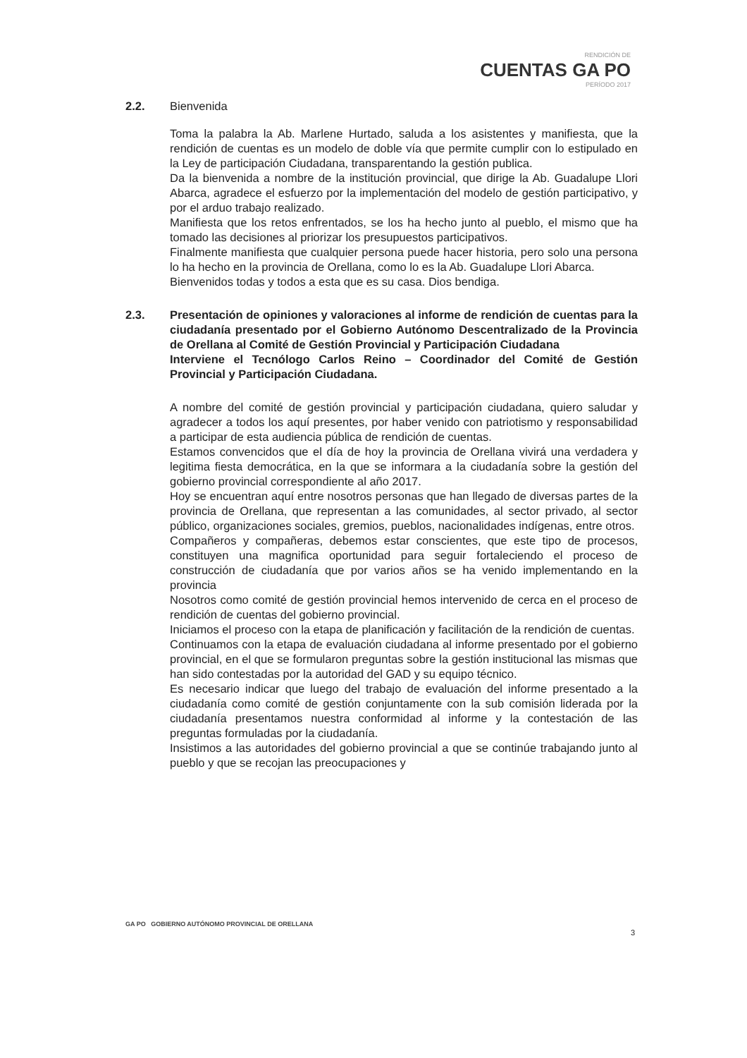RENDICIÓN DE
CUENTAS GA PO
PERÍODO 2017
2.2. Bienvenida
Toma la palabra la Ab. Marlene Hurtado, saluda a los asistentes y manifiesta, que la rendición de cuentas es un modelo de doble vía que permite cumplir con lo estipulado en la Ley de participación Ciudadana, transparentando la gestión publica.
Da la bienvenida a nombre de la institución provincial, que dirige la Ab. Guadalupe Llori Abarca, agradece el esfuerzo por la implementación del modelo de gestión participativo, y por el arduo trabajo realizado.
Manifiesta que los retos enfrentados, se los ha hecho junto al pueblo, el mismo que ha tomado las decisiones al priorizar los presupuestos participativos.
Finalmente manifiesta que cualquier persona puede hacer historia, pero solo una persona lo ha hecho en la provincia de Orellana, como lo es la Ab. Guadalupe Llori Abarca.
Bienvenidos todas y todos a esta que es su casa. Dios bendiga.
2.3. Presentación de opiniones y valoraciones al informe de rendición de cuentas para la ciudadanía presentado por el Gobierno Autónomo Descentralizado de la Provincia de Orellana al Comité de Gestión Provincial y Participación Ciudadana
Interviene el Tecnólogo Carlos Reino – Coordinador del Comité de Gestión Provincial y Participación Ciudadana.
A nombre del comité de gestión provincial y participación ciudadana, quiero saludar y agradecer a todos los aquí presentes, por haber venido con patriotismo y responsabilidad a participar de esta audiencia pública de rendición de cuentas.
Estamos convencidos que el día de hoy la provincia de Orellana vivirá una verdadera y legitima fiesta democrática, en la que se informara a la ciudadanía sobre la gestión del gobierno provincial correspondiente al año 2017.
Hoy se encuentran aquí entre nosotros personas que han llegado de diversas partes de la provincia de Orellana, que representan a las comunidades, al sector privado, al sector público, organizaciones sociales, gremios, pueblos, nacionalidades indígenas, entre otros.
Compañeros y compañeras, debemos estar conscientes, que este tipo de procesos, constituyen una magnifica oportunidad para seguir fortaleciendo el proceso de construcción de ciudadanía que por varios años se ha venido implementando en la provincia
Nosotros como comité de gestión provincial hemos intervenido de cerca en el proceso de rendición de cuentas del gobierno provincial.
Iniciamos el proceso con la etapa de planificación y facilitación de la rendición de cuentas.
Continuamos con la etapa de evaluación ciudadana al informe presentado por el gobierno provincial, en el que se formularon preguntas sobre la gestión institucional las mismas que han sido contestadas por la autoridad del GAD y su equipo técnico.
Es necesario indicar que luego del trabajo de evaluación del informe presentado a la ciudadanía como comité de gestión conjuntamente con la sub comisión liderada por la ciudadanía presentamos nuestra conformidad al informe y la contestación de las preguntas formuladas por la ciudadanía.
Insistimos a las autoridades del gobierno provincial a que se continúe trabajando junto al pueblo y que se recojan las preocupaciones y
GA PO GOBIERNO AUTÓNOMO PROVINCIAL DE ORELLANA
3